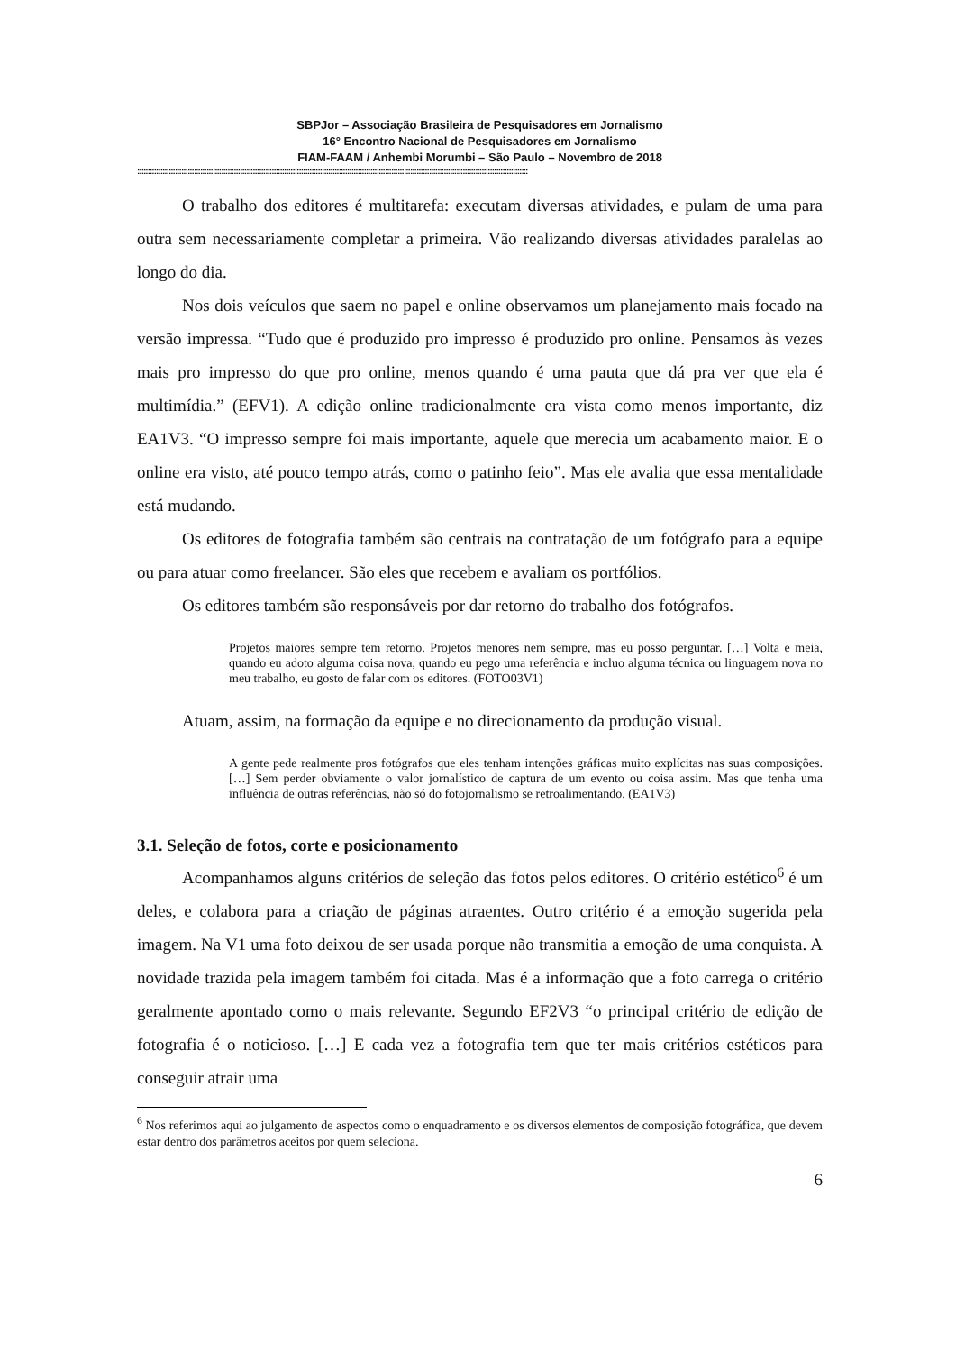SBPJor – Associação Brasileira de Pesquisadores em Jornalismo
16° Encontro Nacional de Pesquisadores em Jornalismo
FIAM-FAAM / Anhembi Morumbi – São Paulo – Novembro de 2018
::::::::::::::::::::::::::::::::::::::::::::::::::::::::::::::::::::::::::::::::::::::::::::::::::::::::::::::::::::::::::::::::::::::::::::::::::::::::::::::::::::::::::::::::::::::::::
O trabalho dos editores é multitarefa: executam diversas atividades, e pulam de uma para outra sem necessariamente completar a primeira. Vão realizando diversas atividades paralelas ao longo do dia.
Nos dois veículos que saem no papel e online observamos um planejamento mais focado na versão impressa. “Tudo que é produzido pro impresso é produzido pro online. Pensamos às vezes mais pro impresso do que pro online, menos quando é uma pauta que dá pra ver que ela é multimídia.” (EFV1). A edição online tradicionalmente era vista como menos importante, diz EA1V3. “O impresso sempre foi mais importante, aquele que merecia um acabamento maior. E o online era visto, até pouco tempo atrás, como o patinho feio”. Mas ele avalia que essa mentalidade está mudando.
Os editores de fotografia também são centrais na contratação de um fotógrafo para a equipe ou para atuar como freelancer. São eles que recebem e avaliam os portfólios.
Os editores também são responsáveis por dar retorno do trabalho dos fotógrafos.
Projetos maiores sempre tem retorno. Projetos menores nem sempre, mas eu posso perguntar. […] Volta e meia, quando eu adoto alguma coisa nova, quando eu pego uma referência e incluo alguma técnica ou linguagem nova no meu trabalho, eu gosto de falar com os editores. (FOTO03V1)
Atuam, assim, na formação da equipe e no direcionamento da produção visual.
A gente pede realmente pros fotógrafos que eles tenham intenções gráficas muito explícitas nas suas composições. […] Sem perder obviamente o valor jornalístico de captura de um evento ou coisa assim. Mas que tenha uma influência de outras referências, não só do fotojornalismo se retroalimentando. (EA1V3)
3.1. Seleção de fotos, corte e posicionamento
Acompanhamos alguns critérios de seleção das fotos pelos editores. O critério estético<sup>6</sup> é um deles, e colabora para a criação de páginas atraentes. Outro critério é a emoção sugerida pela imagem. Na V1 uma foto deixou de ser usada porque não transmitia a emoção de uma conquista. A novidade trazida pela imagem também foi citada. Mas é a informação que a foto carrega o critério geralmente apontado como o mais relevante. Segundo EF2V3 “o principal critério de edição de fotografia é o noticioso. […] E cada vez a fotografia tem que ter mais critérios estéticos para conseguir atrair uma
<sup>6</sup> Nos referimos aqui ao julgamento de aspectos como o enquadramento e os diversos elementos de composição fotográfica, que devem estar dentro dos parâmetros aceitos por quem seleciona.
6